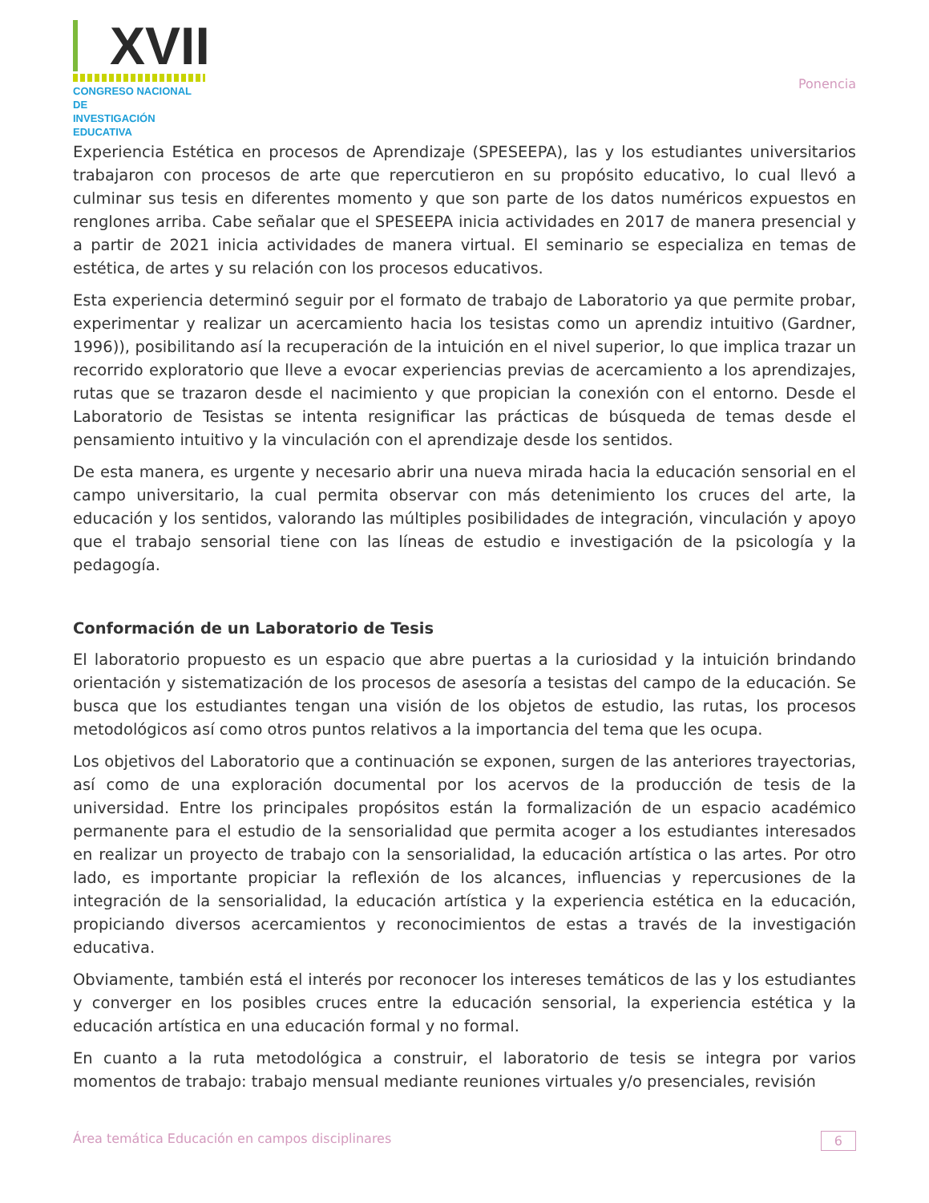XVII
CONGRESO NACIONAL DE
INVESTIGACIÓN EDUCATIVA
Ponencia
Experiencia Estética en procesos de Aprendizaje (SPESEEPA), las y los estudiantes universitarios trabajaron con procesos de arte que repercutieron en su propósito educativo, lo cual llevó a culminar sus tesis en diferentes momento y que son parte de los datos numéricos expuestos en renglones arriba. Cabe señalar que el SPESEEPA inicia actividades en 2017 de manera presencial y a partir de 2021 inicia actividades de manera virtual. El seminario se especializa en temas de estética, de artes y su relación con los procesos educativos.
Esta experiencia determinó seguir por el formato de trabajo de Laboratorio ya que permite probar, experimentar y realizar un acercamiento hacia los tesistas como un aprendiz intuitivo (Gardner, 1996)), posibilitando así la recuperación de la intuición en el nivel superior, lo que implica trazar un recorrido exploratorio que lleve a evocar experiencias previas de acercamiento a los aprendizajes, rutas que se trazaron desde el nacimiento y que propician la conexión con el entorno. Desde el Laboratorio de Tesistas se intenta resignificar las prácticas de búsqueda de temas desde el pensamiento intuitivo y la vinculación con el aprendizaje desde los sentidos.
De esta manera, es urgente y necesario abrir una nueva mirada hacia la educación sensorial en el campo universitario, la cual permita observar con más detenimiento los cruces del arte, la educación y los sentidos, valorando las múltiples posibilidades de integración, vinculación y apoyo que el trabajo sensorial tiene con las líneas de estudio e investigación de la psicología y la pedagogía.
Conformación de un Laboratorio de Tesis
El laboratorio propuesto es un espacio que abre puertas a la curiosidad y la intuición brindando orientación y sistematización de los procesos de asesoría a tesistas del campo de la educación. Se busca que los estudiantes tengan una visión de los objetos de estudio, las rutas, los procesos metodológicos así como otros puntos relativos a la importancia del tema que les ocupa.
Los objetivos del Laboratorio que a continuación se exponen, surgen de las anteriores trayectorias, así como de una exploración documental por los acervos de la producción de tesis de la universidad. Entre los principales propósitos están la formalización de un espacio académico permanente para el estudio de la sensorialidad que permita acoger a los estudiantes interesados en realizar un proyecto de trabajo con la sensorialidad, la educación artística o las artes. Por otro lado, es importante propiciar la reflexión de los alcances, influencias y repercusiones de la integración de la sensorialidad, la educación artística y la experiencia estética en la educación, propiciando diversos acercamientos y reconocimientos de estas a través de la investigación educativa.
Obviamente, también está el interés por reconocer los intereses temáticos de las y los estudiantes y converger en los posibles cruces entre la educación sensorial, la experiencia estética y la educación artística en una educación formal y no formal.
En cuanto a la ruta metodológica a construir, el laboratorio de tesis se integra por varios momentos de trabajo: trabajo mensual mediante reuniones virtuales y/o presenciales, revisión
Área temática Educación en campos disciplinares 6